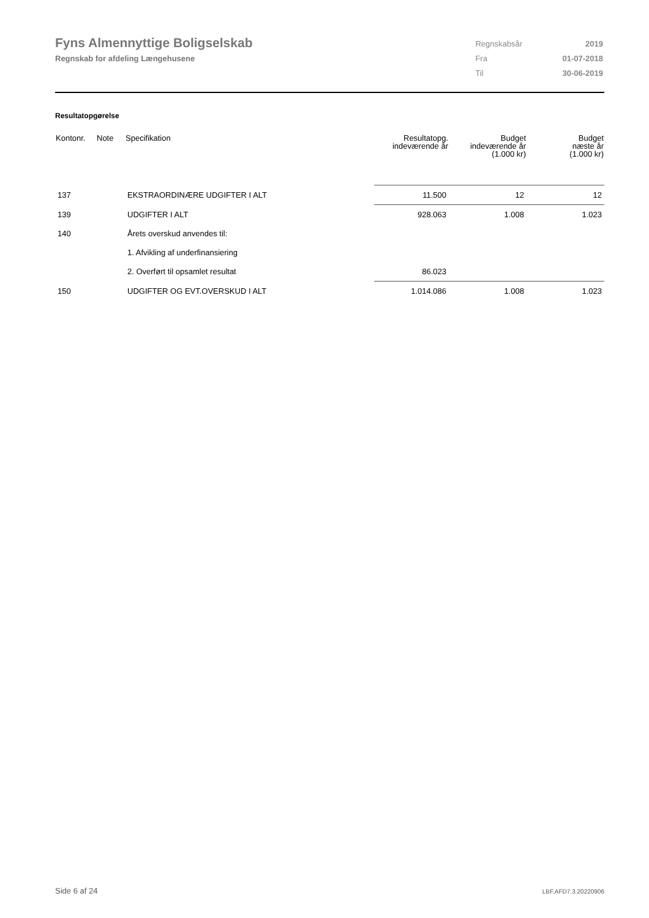Fyns Almennyttige Boligselskab
Regnskab for afdeling Længehusene
| Regnskabsår | 2019 |
| Fra | 01-07-2018 |
| Til | 30-06-2019 |
Resultatopgørelse
| Kontonr. | Note | Specifikation | Resultatopg. indeværende år | Budget indeværende år (1.000 kr) | Budget næste år (1.000 kr) |
| --- | --- | --- | --- | --- | --- |
| 137 | | EKSTRAORDINÆRE UDGIFTER I ALT | 11.500 | 12 | 12 |
| 139 | | UDGIFTER I ALT | 928.063 | 1.008 | 1.023 |
| 140 | | Årets overskud anvendes til: | | | |
| | | 1. Afvikling af underfinansiering | | | |
| | | 2. Overført til opsamlet resultat | 86.023 | | |
| 150 | | UDGIFTER OG EVT.OVERSKUD I ALT | 1.014.086 | 1.008 | 1.023 |
Side 6 af 24 LBF.AFD7.3.20220906